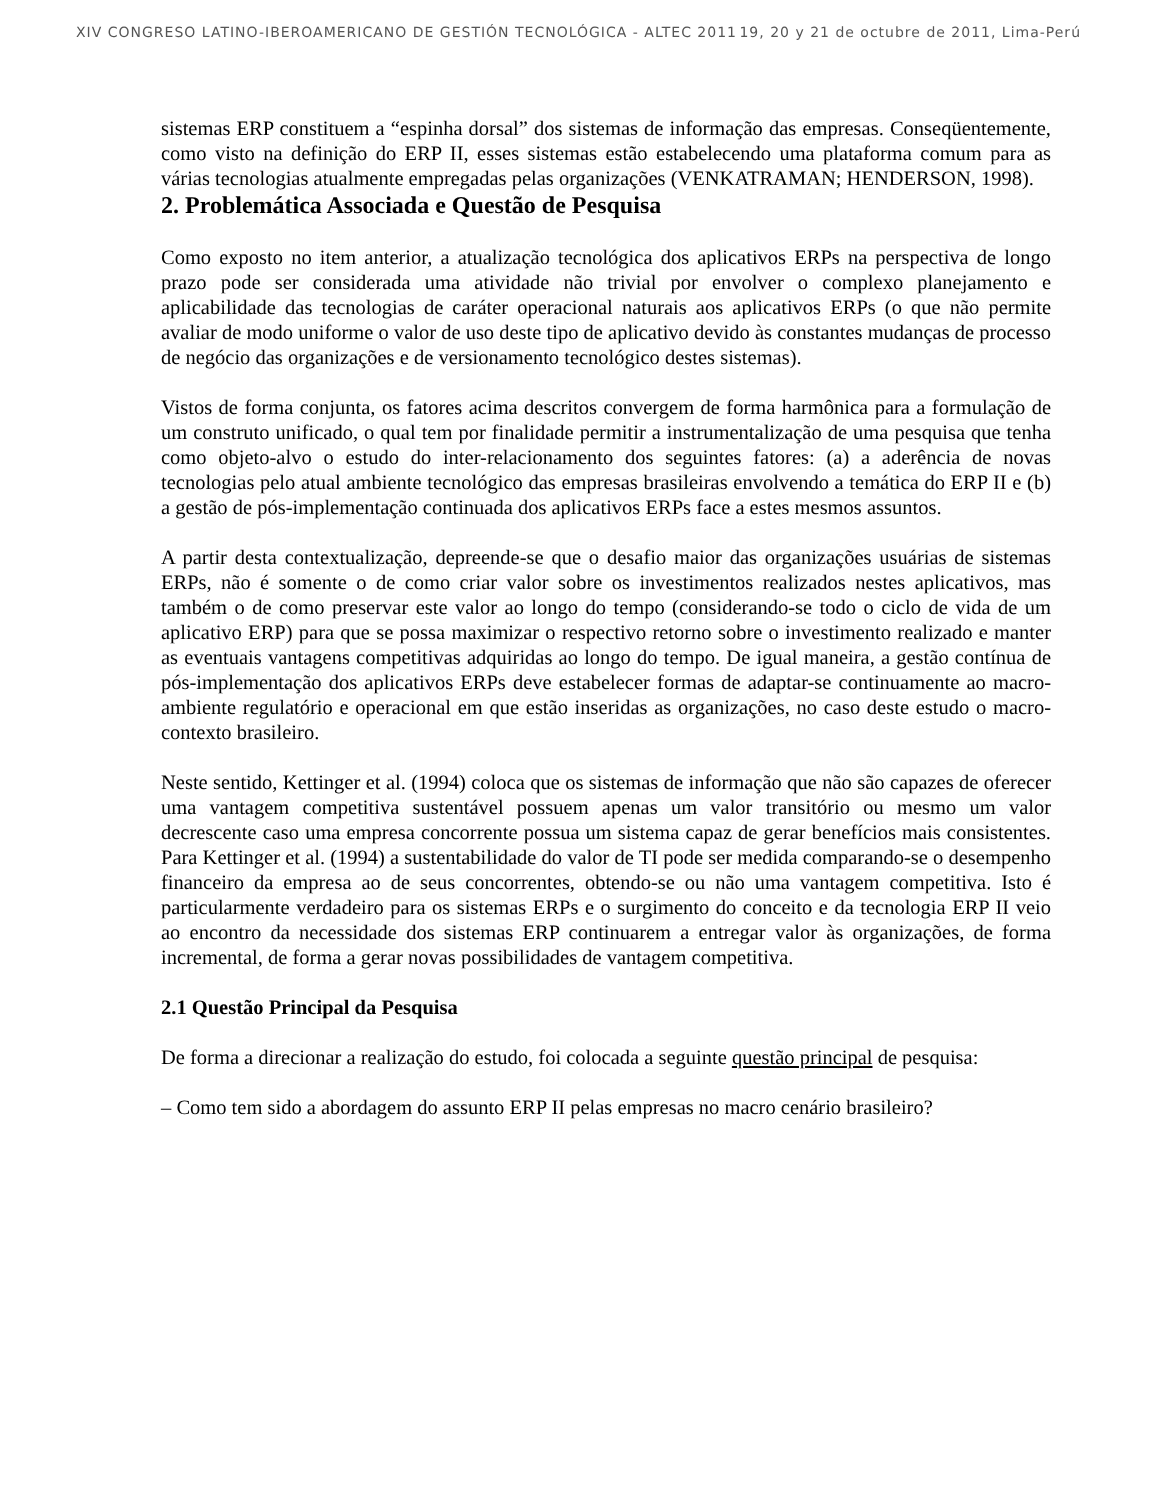XIV CONGRESO LATINO-IBEROAMERICANO DE GESTIÓN TECNOLÓGICA - ALTEC 2011 19, 20 y 21 de octubre de 2011, Lima-Perú
sistemas ERP constituem a “espinha dorsal” dos sistemas de informação das empresas. Conseqüentemente, como visto na definição do ERP II, esses sistemas estão estabelecendo uma plataforma comum para as várias tecnologias atualmente empregadas pelas organizações (VENKATRAMAN; HENDERSON, 1998).
2. Problemática Associada e Questão de Pesquisa
Como exposto no item anterior, a atualização tecnológica dos aplicativos ERPs na perspectiva de longo prazo pode ser considerada uma atividade não trivial por envolver o complexo planejamento e aplicabilidade das tecnologias de caráter operacional naturais aos aplicativos ERPs (o que não permite avaliar de modo uniforme o valor de uso deste tipo de aplicativo devido às constantes mudanças de processo de negócio das organizações e de versionamento tecnológico destes sistemas).
Vistos de forma conjunta, os fatores acima descritos convergem de forma harmônica para a formulação de um construto unificado, o qual tem por finalidade permitir a instrumentalização de uma pesquisa que tenha como objeto-alvo o estudo do inter-relacionamento dos seguintes fatores: (a) a aderência de novas tecnologias pelo atual ambiente tecnológico das empresas brasileiras envolvendo a temática do ERP II e (b) a gestão de pós-implementação continuada dos aplicativos ERPs face a estes mesmos assuntos.
A partir desta contextualização, depreende-se que o desafio maior das organizações usuárias de sistemas ERPs, não é somente o de como criar valor sobre os investimentos realizados nestes aplicativos, mas também o de como preservar este valor ao longo do tempo (considerando-se todo o ciclo de vida de um aplicativo ERP) para que se possa maximizar o respectivo retorno sobre o investimento realizado e manter as eventuais vantagens competitivas adquiridas ao longo do tempo. De igual maneira, a gestão contínua de pós-implementação dos aplicativos ERPs deve estabelecer formas de adaptar-se continuamente ao macro-ambiente regulatório e operacional em que estão inseridas as organizações, no caso deste estudo o macro-contexto brasileiro.
Neste sentido, Kettinger et al. (1994) coloca que os sistemas de informação que não são capazes de oferecer uma vantagem competitiva sustentável possuem apenas um valor transitório ou mesmo um valor decrescente caso uma empresa concorrente possua um sistema capaz de gerar benefícios mais consistentes. Para Kettinger et al. (1994) a sustentabilidade do valor de TI pode ser medida comparando-se o desempenho financeiro da empresa ao de seus concorrentes, obtendo-se ou não uma vantagem competitiva. Isto é particularmente verdadeiro para os sistemas ERPs e o surgimento do conceito e da tecnologia ERP II veio ao encontro da necessidade dos sistemas ERP continuarem a entregar valor às organizações, de forma incremental, de forma a gerar novas possibilidades de vantagem competitiva.
2.1 Questão Principal da Pesquisa
De forma a direcionar a realização do estudo, foi colocada a seguinte questão principal de pesquisa:
– Como tem sido a abordagem do assunto ERP II pelas empresas no macro cenário brasileiro?